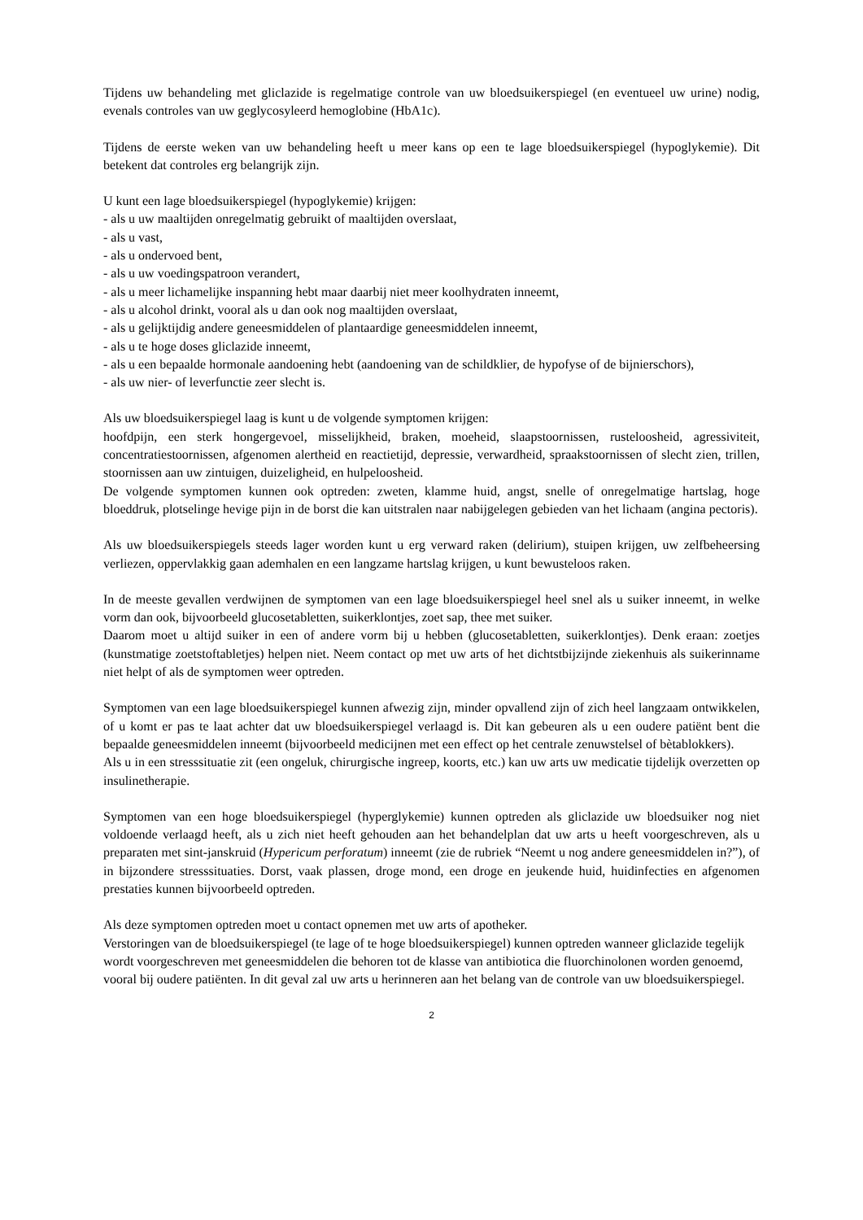Tijdens uw behandeling met gliclazide is regelmatige controle van uw bloedsuikerspiegel (en eventueel uw urine) nodig, evenals controles van uw geglycosyleerd hemoglobine (HbA1c).
Tijdens de eerste weken van uw behandeling heeft u meer kans op een te lage bloedsuikerspiegel (hypoglykemie). Dit betekent dat controles erg belangrijk zijn.
U kunt een lage bloedsuikerspiegel (hypoglykemie) krijgen:
- als u uw maaltijden onregelmatig gebruikt of maaltijden overslaat,
- als u vast,
- als u ondervoed bent,
- als u uw voedingspatroon verandert,
- als u meer lichamelijke inspanning hebt maar daarbij niet meer koolhydraten inneemt,
- als u alcohol drinkt, vooral als u dan ook nog maaltijden overslaat,
- als u gelijktijdig andere geneesmiddelen of plantaardige geneesmiddelen inneemt,
- als u te hoge doses gliclazide inneemt,
- als u een bepaalde hormonale aandoening hebt (aandoening van de schildklier, de hypofyse of de bijnierschors),
- als uw nier- of leverfunctie zeer slecht is.
Als uw bloedsuikerspiegel laag is kunt u de volgende symptomen krijgen:
hoofdpijn, een sterk hongergevoel, misselijkheid, braken, moeheid, slaapstoornissen, rusteloosheid, agressiviteit, concentratiestoornissen, afgenomen alertheid en reactietijd, depressie, verwardheid, spraakstoornissen of slecht zien, trillen, stoornissen aan uw zintuigen, duizeligheid, en hulpeloosheid.
De volgende symptomen kunnen ook optreden: zweten, klamme huid, angst, snelle of onregelmatige hartslag, hoge bloeddruk, plotselinge hevige pijn in de borst die kan uitstralen naar nabijgelegen gebieden van het lichaam (angina pectoris).
Als uw bloedsuikerspiegels steeds lager worden kunt u erg verward raken (delirium), stuipen krijgen, uw zelfbeheersing verliezen, oppervlakkig gaan ademhalen en een langzame hartslag krijgen, u kunt bewusteloos raken.
In de meeste gevallen verdwijnen de symptomen van een lage bloedsuikerspiegel heel snel als u suiker inneemt, in welke vorm dan ook, bijvoorbeeld glucosetabletten, suikerklontjes, zoet sap, thee met suiker.
Daarom moet u altijd suiker in een of andere vorm bij u hebben (glucosetabletten, suikerklontjes). Denk eraan: zoetjes (kunstmatige zoetstoftabletjes) helpen niet. Neem contact op met uw arts of het dichtstbijzijnde ziekenhuis als suikerinname niet helpt of als de symptomen weer optreden.
Symptomen van een lage bloedsuikerspiegel kunnen afwezig zijn, minder opvallend zijn of zich heel langzaam ontwikkelen, of u komt er pas te laat achter dat uw bloedsuikerspiegel verlaagd is. Dit kan gebeuren als u een oudere patiënt bent die bepaalde geneesmiddelen inneemt (bijvoorbeeld medicijnen met een effect op het centrale zenuwstelsel of bètablokkers).
Als u in een stresssituatie zit (een ongeluk, chirurgische ingreep, koorts, etc.) kan uw arts uw medicatie tijdelijk overzetten op insulinetherapie.
Symptomen van een hoge bloedsuikerspiegel (hyperglykemie) kunnen optreden als gliclazide uw bloedsuiker nog niet voldoende verlaagd heeft, als u zich niet heeft gehouden aan het behandelplan dat uw arts u heeft voorgeschreven, als u preparaten met sint-janskruid (Hypericum perforatum) inneemt (zie de rubriek “Neemt u nog andere geneesmiddelen in?”), of in bijzondere stresssituaties. Dorst, vaak plassen, droge mond, een droge en jeukende huid, huidinfecties en afgenomen prestaties kunnen bijvoorbeeld optreden.
Als deze symptomen optreden moet u contact opnemen met uw arts of apotheker.
Verstoringen van de bloedsuikerspiegel (te lage of te hoge bloedsuikerspiegel) kunnen optreden wanneer gliclazide tegelijk wordt voorgeschreven met geneesmiddelen die behoren tot de klasse van antibiotica die fluorchinolonen worden genoemd, vooral bij oudere patiënten. In dit geval zal uw arts u herinneren aan het belang van de controle van uw bloedsuikerspiegel.
2